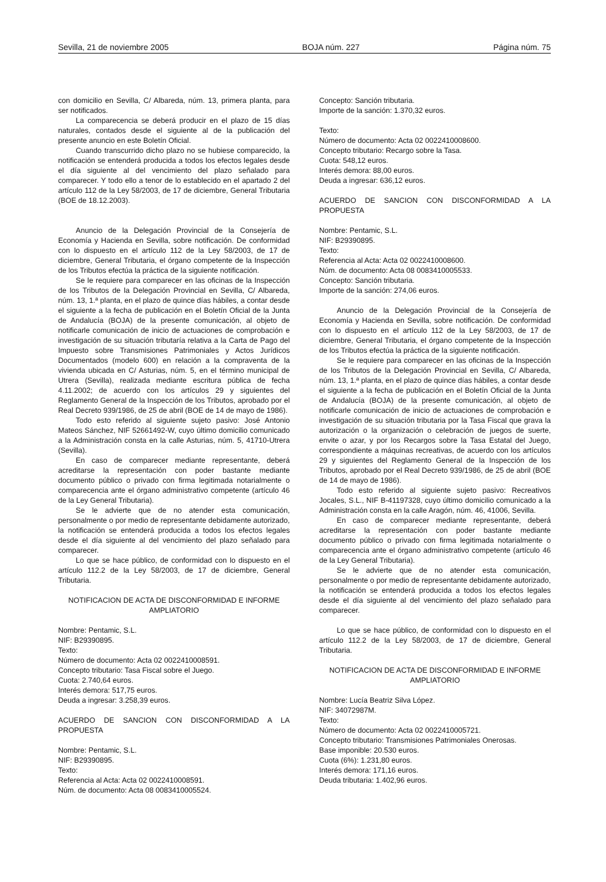Sevilla, 21 de noviembre 2005 BOJA núm. 227 Página núm. 75
con domicilio en Sevilla, C/ Albareda, núm. 13, primera planta, para ser notificados.
La comparecencia se deberá producir en el plazo de 15 días naturales, contados desde el siguiente al de la publicación del presente anuncio en este Boletín Oficial.
Cuando transcurrido dicho plazo no se hubiese comparecido, la notificación se entenderá producida a todos los efectos legales desde el día siguiente al del vencimiento del plazo señalado para comparecer. Y todo ello a tenor de lo establecido en el apartado 2 del artículo 112 de la Ley 58/2003, de 17 de diciembre, General Tributaria (BOE de 18.12.2003).
Anuncio de la Delegación Provincial de la Consejería de Economía y Hacienda en Sevilla, sobre notificación. De conformidad con lo dispuesto en el artículo 112 de la Ley 58/2003, de 17 de diciembre, General Tributaria, el órgano competente de la Inspección de los Tributos efectúa la práctica de la siguiente notificación.
Se le requiere para comparecer en las oficinas de la Inspección de los Tributos de la Delegación Provincial en Sevilla, C/ Albareda, núm. 13, 1.ª planta, en el plazo de quince días hábiles, a contar desde el siguiente a la fecha de publicación en el Boletín Oficial de la Junta de Andalucía (BOJA) de la presente comunicación, al objeto de notificarle comunicación de inicio de actuaciones de comprobación e investigación de su situación tributaría relativa a la Carta de Pago del Impuesto sobre Transmisiones Patrimoniales y Actos Jurídicos Documentados (modelo 600) en relación a la compraventa de la vivienda ubicada en C/ Asturias, núm. 5, en el término municipal de Utrera (Sevilla), realizada mediante escritura pública de fecha 4.11.2002; de acuerdo con los artículos 29 y siguientes del Reglamento General de la Inspección de los Tributos, aprobado por el Real Decreto 939/1986, de 25 de abril (BOE de 14 de mayo de 1986).
Todo esto referido al siguiente sujeto pasivo: José Antonio Mateos Sánchez, NIF 52661492-W, cuyo último domicilio comunicado a la Administración consta en la calle Asturias, núm. 5, 41710-Utrera (Sevilla).
En caso de comparecer mediante representante, deberá acreditarse la representación con poder bastante mediante documento público o privado con firma legitimada notarialmente o comparecencia ante el órgano administrativo competente (artículo 46 de la Ley General Tributaria).
Se le advierte que de no atender esta comunicación, personalmente o por medio de representante debidamente autorizado, la notificación se entenderá producida a todos los efectos legales desde el día siguiente al del vencimiento del plazo señalado para comparecer.
Lo que se hace público, de conformidad con lo dispuesto en el artículo 112.2 de la Ley 58/2003, de 17 de diciembre, General Tributaria.
NOTIFICACION DE ACTA DE DISCONFORMIDAD E INFORME AMPLIATORIO
Nombre: Pentamic, S.L.
NIF: B29390895.
Texto:
Número de documento: Acta 02 0022410008591.
Concepto tributario: Tasa Fiscal sobre el Juego.
Cuota: 2.740,64 euros.
Interés demora: 517,75 euros.
Deuda a ingresar: 3.258,39 euros.
ACUERDO DE SANCION CON DISCONFORMIDAD A LA PROPUESTA
Nombre: Pentamic, S.L.
NIF: B29390895.
Texto:
Referencia al Acta: Acta 02 0022410008591.
Núm. de documento: Acta 08 0083410005524.
Concepto: Sanción tributaria.
Importe de la sanción: 1.370,32 euros.
Texto:
Número de documento: Acta 02 0022410008600.
Concepto tributario: Recargo sobre la Tasa.
Cuota: 548,12 euros.
Interés demora: 88,00 euros.
Deuda a ingresar: 636,12 euros.
ACUERDO DE SANCION CON DISCONFORMIDAD A LA PROPUESTA
Nombre: Pentamic, S.L.
NIF: B29390895.
Texto:
Referencia al Acta: Acta 02 0022410008600.
Núm. de documento: Acta 08 0083410005533.
Concepto: Sanción tributaria.
Importe de la sanción: 274,06 euros.
Anuncio de la Delegación Provincial de la Consejería de Economía y Hacienda en Sevilla, sobre notificación. De conformidad con lo dispuesto en el artículo 112 de la Ley 58/2003, de 17 de diciembre, General Tributaria, el órgano competente de la Inspección de los Tributos efectúa la práctica de la siguiente notificación.
Se le requiere para comparecer en las oficinas de la Inspección de los Tributos de la Delegación Provincial en Sevilla, C/ Albareda, núm. 13, 1.ª planta, en el plazo de quince días hábiles, a contar desde el siguiente a la fecha de publicación en el Boletín Oficial de la Junta de Andalucía (BOJA) de la presente comunicación, al objeto de notificarle comunicación de inicio de actuaciones de comprobación e investigación de su situación tributaria por la Tasa Fiscal que grava la autorización o la organización o celebración de juegos de suerte, envite o azar, y por los Recargos sobre la Tasa Estatal del Juego, correspondiente a máquinas recreativas, de acuerdo con los artículos 29 y siguientes del Reglamento General de la Inspección de los Tributos, aprobado por el Real Decreto 939/1986, de 25 de abril (BOE de 14 de mayo de 1986).
Todo esto referido al siguiente sujeto pasivo: Recreativos Jocales, S.L., NIF B-41197328, cuyo último domicilio comunicado a la Administración consta en la calle Aragón, núm. 46, 41006, Sevilla.
En caso de comparecer mediante representante, deberá acreditarse la representación con poder bastante mediante documento público o privado con firma legitimada notarialmente o comparecencia ante el órgano administrativo competente (artículo 46 de la Ley General Tributaria).
Se le advierte que de no atender esta comunicación, personalmente o por medio de representante debidamente autorizado, la notificación se entenderá producida a todos los efectos legales desde el día siguiente al del vencimiento del plazo señalado para comparecer.
Lo que se hace público, de conformidad con lo dispuesto en el artículo 112.2 de la Ley 58/2003, de 17 de diciembre, General Tributaria.
NOTIFICACION DE ACTA DE DISCONFORMIDAD E INFORME AMPLIATORIO
Nombre: Lucía Beatriz Silva López.
NIF: 34072987M.
Texto:
Número de documento: Acta 02 0022410005721.
Concepto tributario: Transmisiones Patrimoniales Onerosas.
Base imponible: 20.530 euros.
Cuota (6%): 1.231,80 euros.
Interés demora: 171,16 euros.
Deuda tributaria: 1.402,96 euros.